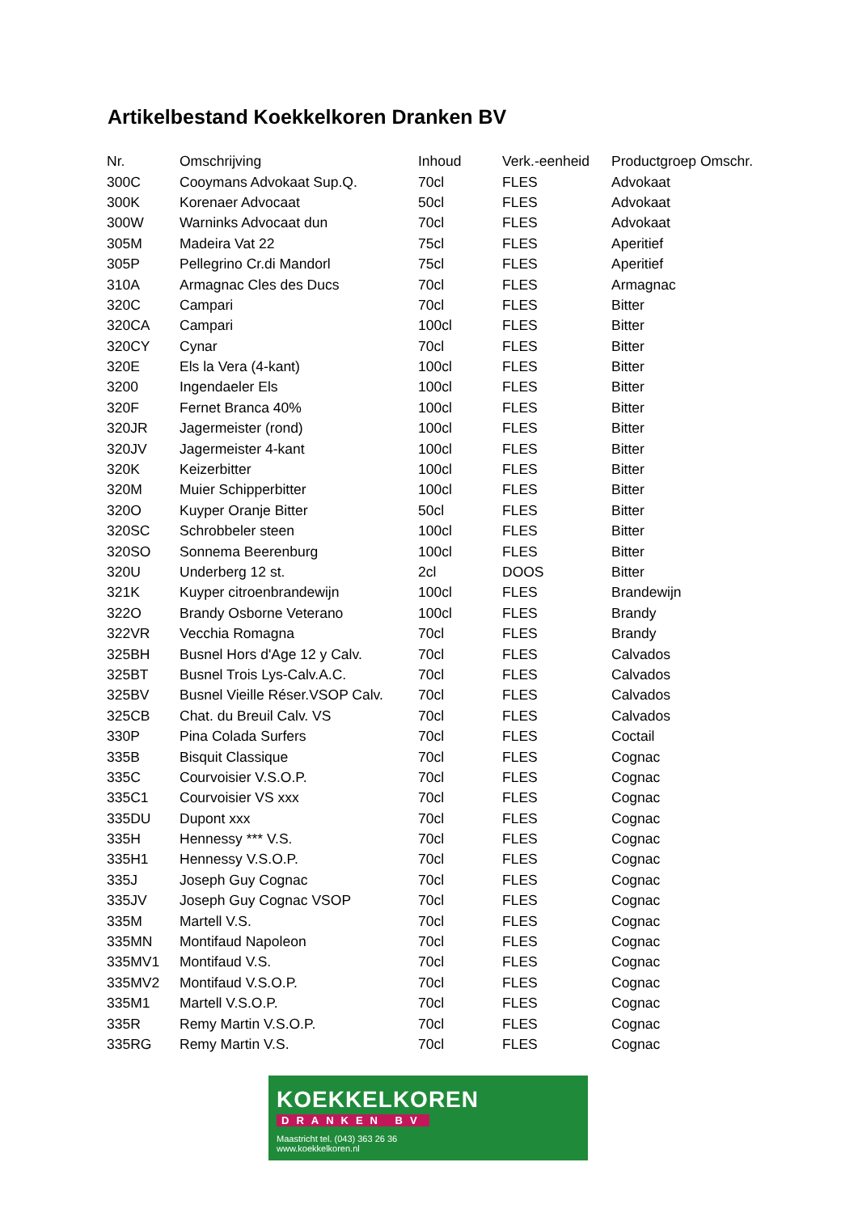Artikelbestand Koekkelkoren Dranken BV
| Nr. | Omschrijving | Inhoud | Verk.-eenheid | Productgroep Omschr. |
| --- | --- | --- | --- | --- |
| 300C | Cooymans Advokaat Sup.Q. | 70cl | FLES | Advokaat |
| 300K | Korenaer Advocaat | 50cl | FLES | Advokaat |
| 300W | Warninks Advocaat dun | 70cl | FLES | Advokaat |
| 305M | Madeira Vat 22 | 75cl | FLES | Aperitief |
| 305P | Pellegrino Cr.di Mandorl | 75cl | FLES | Aperitief |
| 310A | Armagnac Cles des Ducs | 70cl | FLES | Armagnac |
| 320C | Campari | 70cl | FLES | Bitter |
| 320CA | Campari | 100cl | FLES | Bitter |
| 320CY | Cynar | 70cl | FLES | Bitter |
| 320E | Els la Vera (4-kant) | 100cl | FLES | Bitter |
| 3200 | Ingendaeler Els | 100cl | FLES | Bitter |
| 320F | Fernet Branca 40% | 100cl | FLES | Bitter |
| 320JR | Jagermeister (rond) | 100cl | FLES | Bitter |
| 320JV | Jagermeister 4-kant | 100cl | FLES | Bitter |
| 320K | Keizerbitter | 100cl | FLES | Bitter |
| 320M | Muier Schipperbitter | 100cl | FLES | Bitter |
| 320O | Kuyper Oranje Bitter | 50cl | FLES | Bitter |
| 320SC | Schrobbeler steen | 100cl | FLES | Bitter |
| 320SO | Sonnema Beerenburg | 100cl | FLES | Bitter |
| 320U | Underberg 12 st. | 2cl | DOOS | Bitter |
| 321K | Kuyper citroenbrandewijn | 100cl | FLES | Brandewijn |
| 322O | Brandy Osborne Veterano | 100cl | FLES | Brandy |
| 322VR | Vecchia Romagna | 70cl | FLES | Brandy |
| 325BH | Busnel Hors d'Age 12 y Calv. | 70cl | FLES | Calvados |
| 325BT | Busnel Trois Lys-Calv.A.C. | 70cl | FLES | Calvados |
| 325BV | Busnel Vieille Réser.VSOP Calv. | 70cl | FLES | Calvados |
| 325CB | Chat. du Breuil Calv. VS | 70cl | FLES | Calvados |
| 330P | Pina Colada Surfers | 70cl | FLES | Coctail |
| 335B | Bisquit Classique | 70cl | FLES | Cognac |
| 335C | Courvoisier V.S.O.P. | 70cl | FLES | Cognac |
| 335C1 | Courvoisier VS xxx | 70cl | FLES | Cognac |
| 335DU | Dupont xxx | 70cl | FLES | Cognac |
| 335H | Hennessy *** V.S. | 70cl | FLES | Cognac |
| 335H1 | Hennessy V.S.O.P. | 70cl | FLES | Cognac |
| 335J | Joseph Guy Cognac | 70cl | FLES | Cognac |
| 335JV | Joseph Guy Cognac VSOP | 70cl | FLES | Cognac |
| 335M | Martell V.S. | 70cl | FLES | Cognac |
| 335MN | Montifaud Napoleon | 70cl | FLES | Cognac |
| 335MV1 | Montifaud V.S. | 70cl | FLES | Cognac |
| 335MV2 | Montifaud V.S.O.P. | 70cl | FLES | Cognac |
| 335M1 | Martell V.S.O.P. | 70cl | FLES | Cognac |
| 335R | Remy Martin V.S.O.P. | 70cl | FLES | Cognac |
| 335RG | Remy Martin V.S. | 70cl | FLES | Cognac |
KOEKKELKOREN
DRANKEN BV
Maastricht tel. (043) 363 26 36
www.koekkelkoren.nl